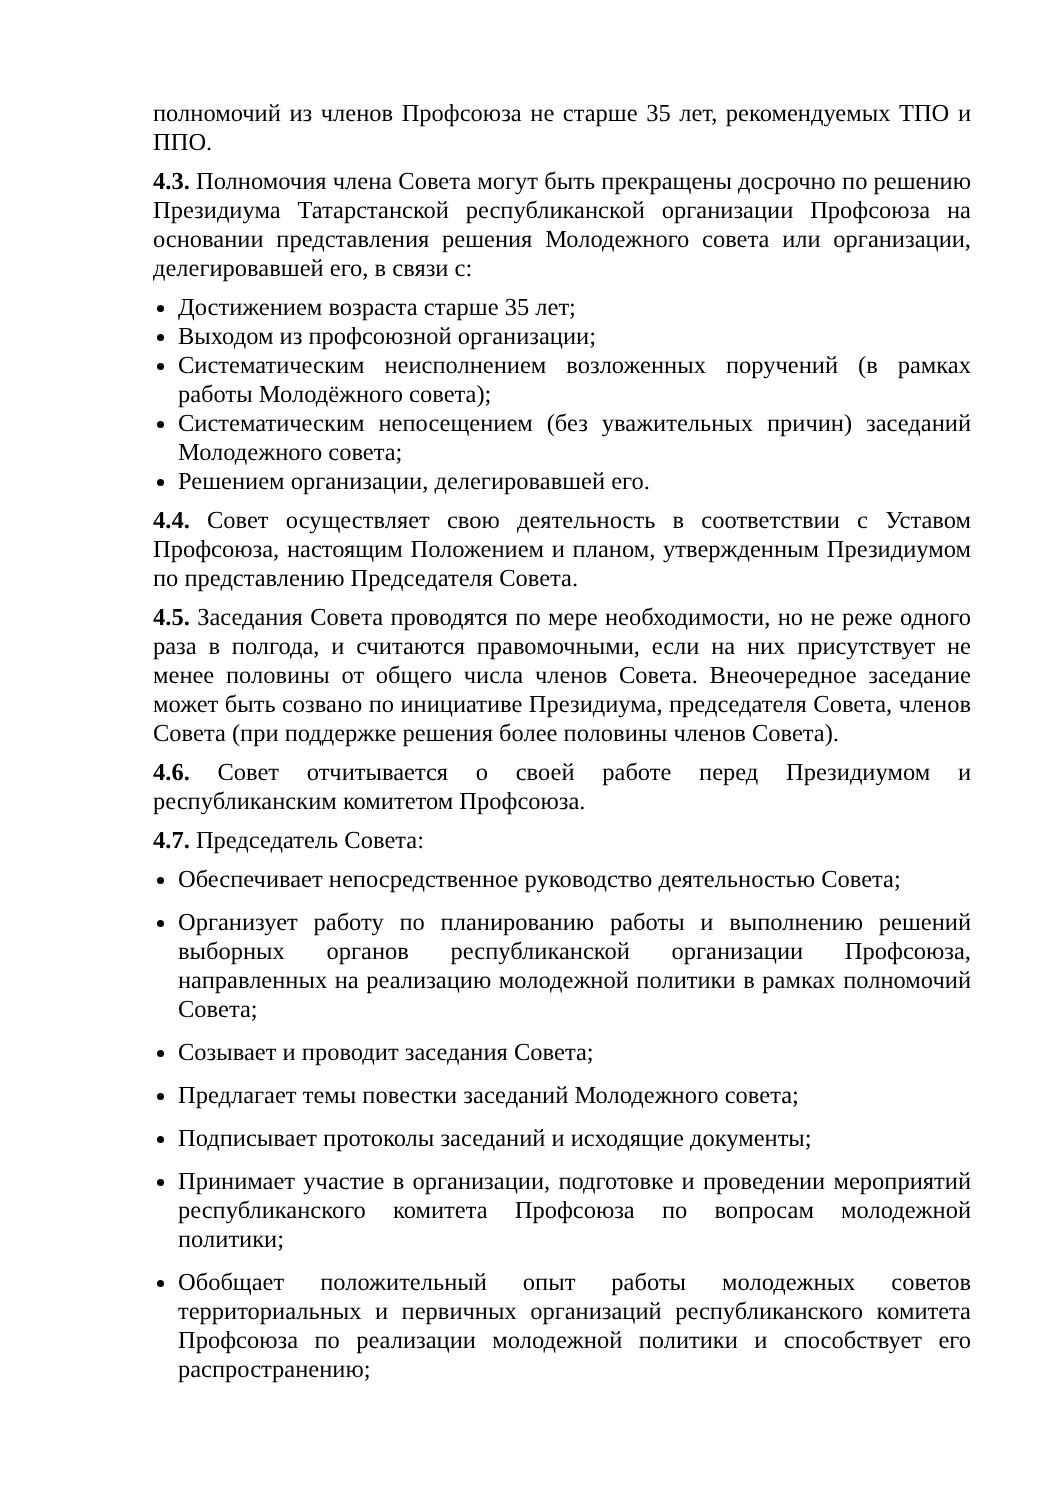полномочий из членов Профсоюза не старше 35 лет, рекомендуемых ТПО и ППО.
4.3. Полномочия члена Совета могут быть прекращены досрочно по решению Президиума Татарстанской республиканской организации Профсоюза на основании представления решения Молодежного совета или организации, делегировавшей его, в связи с:
Достижением возраста старше 35 лет;
Выходом из профсоюзной организации;
Систематическим неисполнением возложенных поручений (в рамках работы Молодёжного совета);
Систематическим непосещением (без уважительных причин) заседаний Молодежного совета;
Решением организации, делегировавшей его.
4.4. Совет осуществляет свою деятельность в соответствии с Уставом Профсоюза, настоящим Положением и планом, утвержденным Президиумом по представлению Председателя Совета.
4.5. Заседания Совета проводятся по мере необходимости, но не реже одного раза в полгода, и считаются правомочными, если на них присутствует не менее половины от общего числа членов Совета. Внеочередное заседание может быть созвано по инициативе Президиума, председателя Совета, членов Совета (при поддержке решения более половины членов Совета).
4.6. Совет отчитывается о своей работе перед Президиумом и республиканским комитетом Профсоюза.
4.7. Председатель Совета:
Обеспечивает непосредственное руководство деятельностью Совета;
Организует работу по планированию работы и выполнению решений выборных органов республиканской организации Профсоюза, направленных на реализацию молодежной политики в рамках полномочий Совета;
Созывает и проводит заседания Совета;
Предлагает темы повестки заседаний Молодежного совета;
Подписывает протоколы заседаний и исходящие документы;
Принимает участие в организации, подготовке и проведении мероприятий республиканского комитета Профсоюза по вопросам молодежной политики;
Обобщает положительный опыт работы молодежных советов территориальных и первичных организаций республиканского комитета Профсоюза по реализации молодежной политики и способствует его распространению;